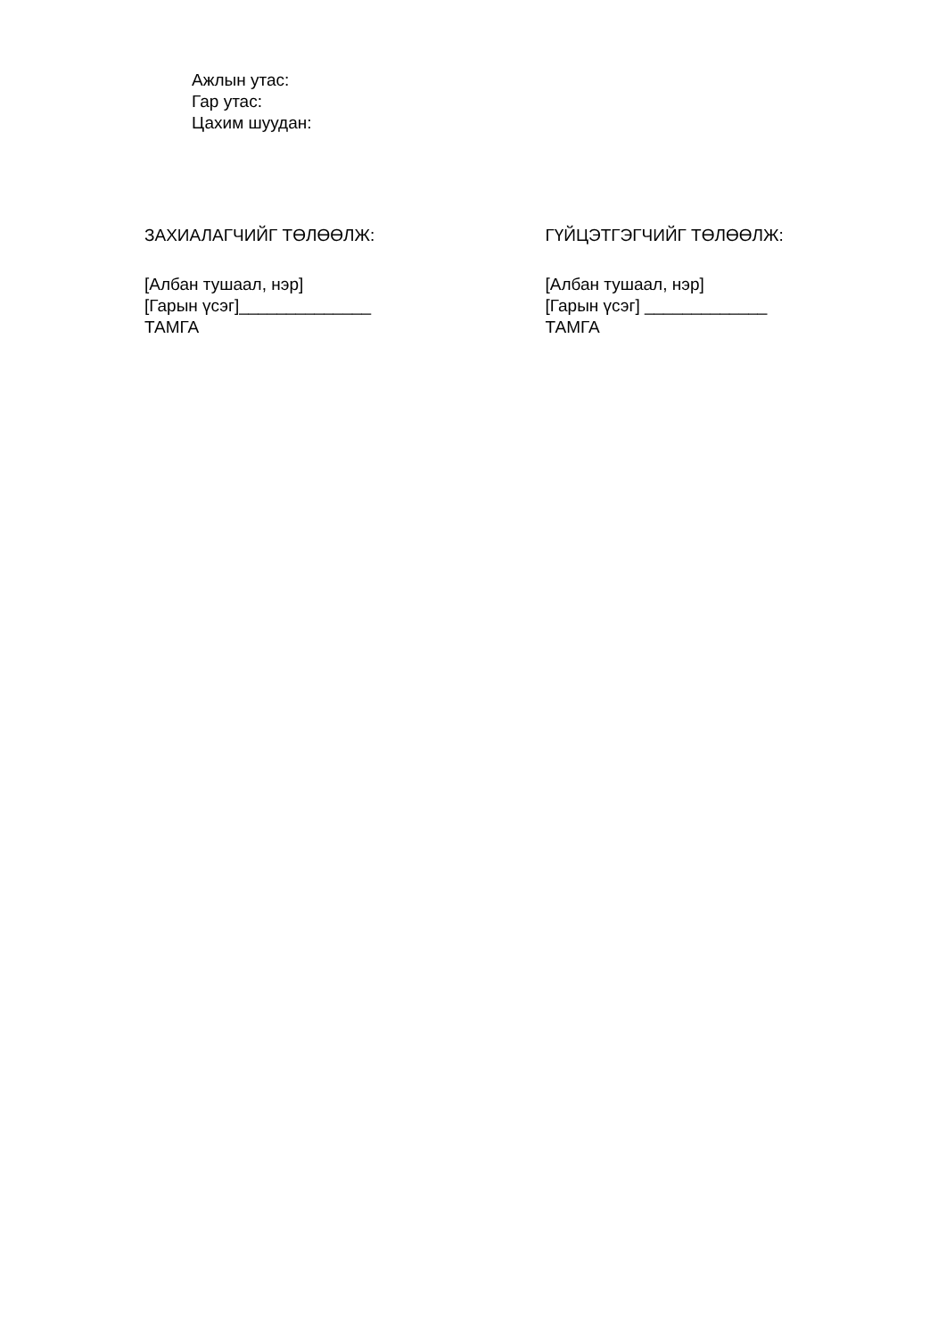Ажлын утас:
Гар утас:
Цахим шуудан:
ЗАХИАЛАГЧИЙГ ТӨЛӨӨЛЖ:
[Албан тушаал, нэр]
[Гарын үсэг]______________
ТАМГА
ГҮЙЦЭТГЭГЧИЙГ ТӨЛӨӨЛЖ:
[Албан тушаал, нэр]
[Гарын үсэг] _____________
ТАМГА